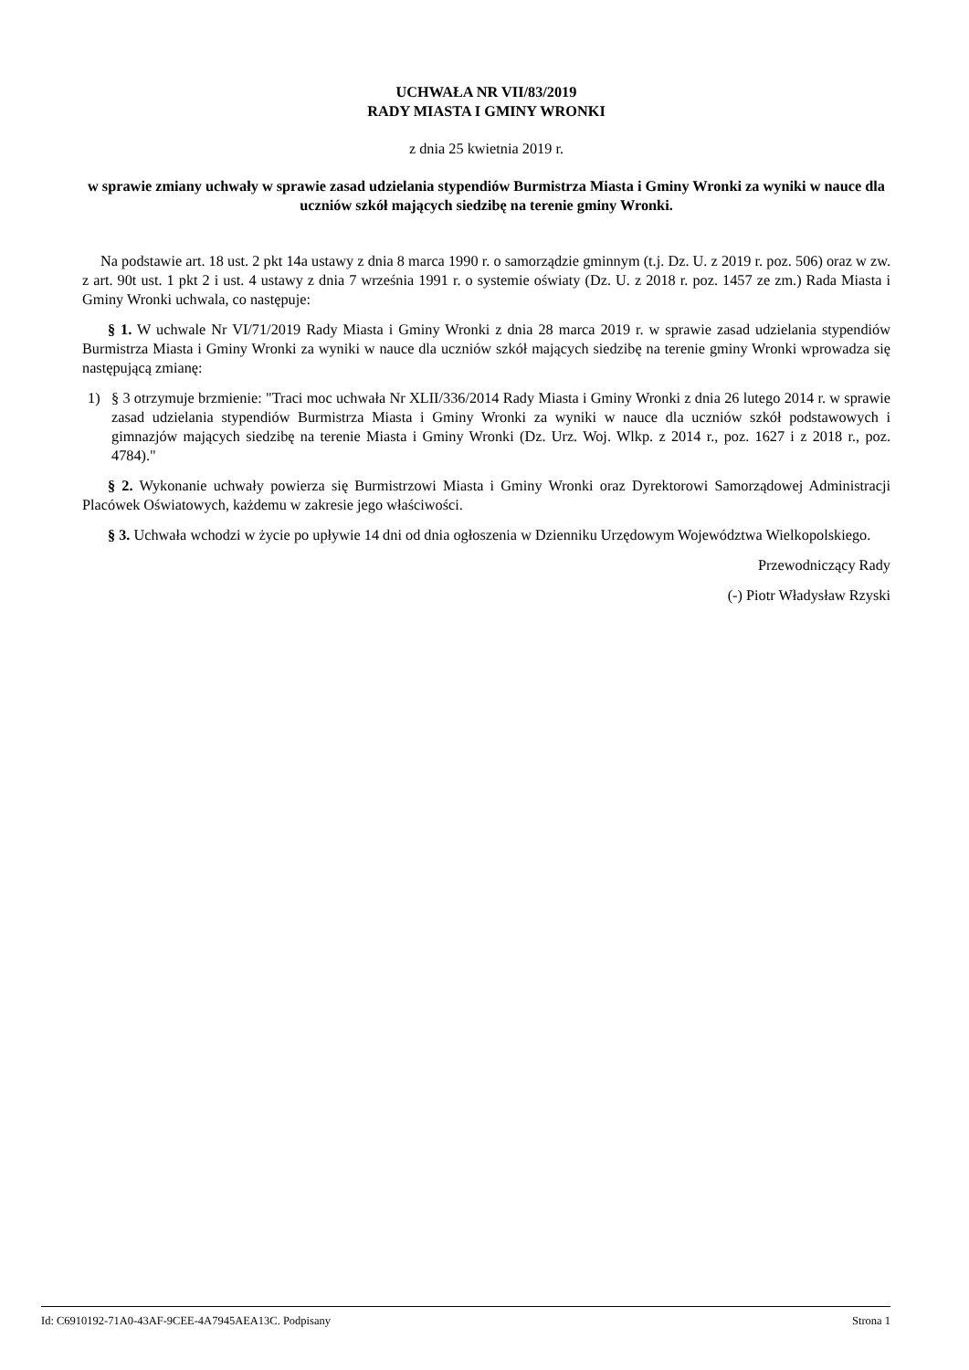UCHWAŁA NR VII/83/2019
RADY MIASTA I GMINY WRONKI
z dnia 25 kwietnia 2019 r.
w sprawie zmiany uchwały w sprawie zasad udzielania stypendiów Burmistrza Miasta i Gminy Wronki za wyniki w nauce dla uczniów szkół mających siedzibę na terenie gminy Wronki.
Na podstawie art. 18 ust. 2 pkt 14a ustawy z dnia 8 marca 1990 r. o samorządzie gminnym (t.j. Dz. U. z 2019 r. poz. 506) oraz w zw. z art. 90t ust. 1 pkt 2 i ust. 4 ustawy z dnia 7 września 1991 r. o systemie oświaty (Dz. U. z 2018 r. poz. 1457 ze zm.) Rada Miasta i Gminy Wronki uchwala, co następuje:
§ 1. W uchwale Nr VI/71/2019 Rady Miasta i Gminy Wronki z dnia 28 marca 2019 r. w sprawie zasad udzielania stypendiów Burmistrza Miasta i Gminy Wronki za wyniki w nauce dla uczniów szkół mających siedzibę na terenie gminy Wronki wprowadza się następującą zmianę:
1) § 3 otrzymuje brzmienie: "Traci moc uchwała Nr XLII/336/2014 Rady Miasta i Gminy Wronki z dnia 26 lutego 2014 r. w sprawie zasad udzielania stypendiów Burmistrza Miasta i Gminy Wronki za wyniki w nauce dla uczniów szkół podstawowych i gimnazjów mających siedzibę na terenie Miasta i Gminy Wronki (Dz. Urz. Woj. Wlkp. z 2014 r., poz. 1627 i z 2018 r., poz. 4784)."
§ 2. Wykonanie uchwały powierza się Burmistrzowi Miasta i Gminy Wronki oraz Dyrektorowi Samorządowej Administracji Placówek Oświatowych, każdemu w zakresie jego właściwości.
§ 3. Uchwała wchodzi w życie po upływie 14 dni od dnia ogłoszenia w Dzienniku Urzędowym Województwa Wielkopolskiego.
Przewodniczący Rady
(-) Piotr Władysław Rzyski
Id: C6910192-71A0-43AF-9CEE-4A7945AEA13C. Podpisany Strona 1